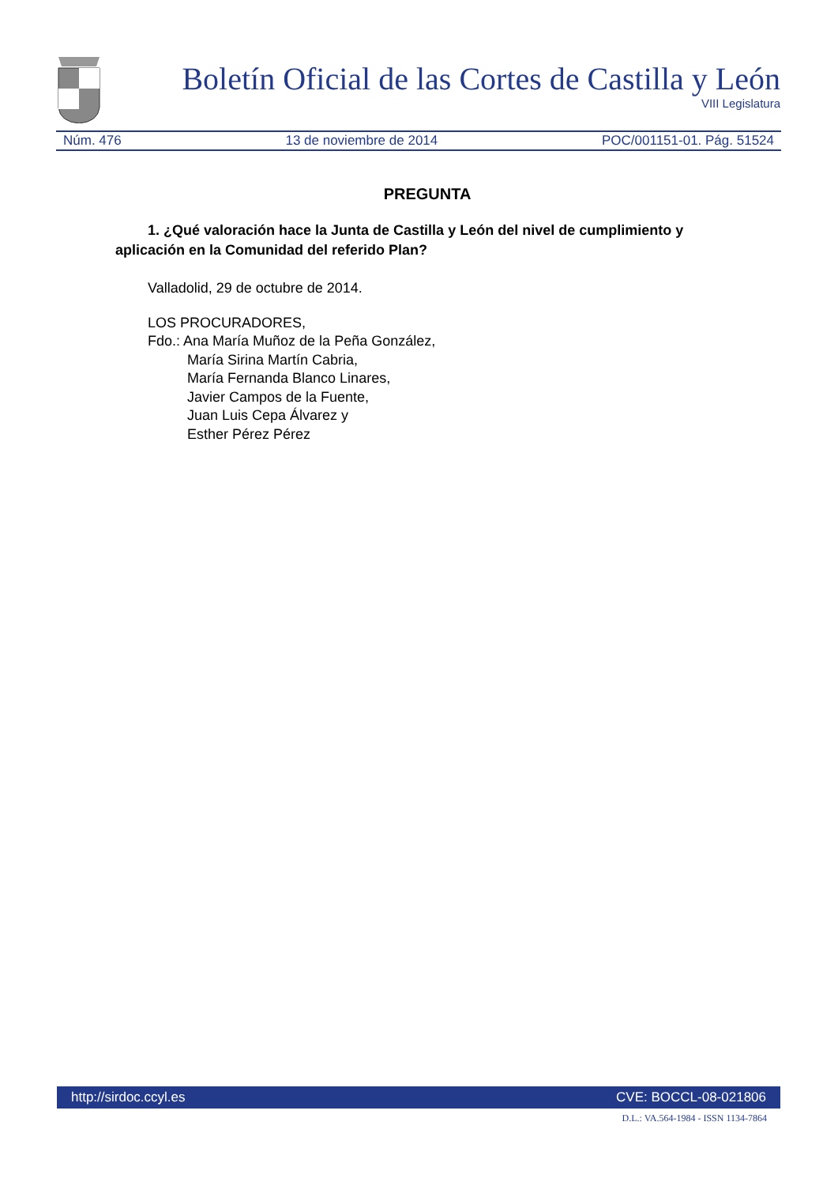Boletín Oficial de las Cortes de Castilla y León
VIII Legislatura
Núm. 476 13 de noviembre de 2014 POC/001151-01. Pág. 51524
PREGUNTA
1. ¿Qué valoración hace la Junta de Castilla y León del nivel de cumplimiento y aplicación en la Comunidad del referido Plan?
Valladolid, 29 de octubre de 2014.
LOS PROCURADORES,
Fdo.: Ana María Muñoz de la Peña González,
María Sirina Martín Cabria,
María Fernanda Blanco Linares,
Javier Campos de la Fuente,
Juan Luis Cepa Álvarez y
Esther Pérez Pérez
http://sirdoc.ccyl.es CVE: BOCCL-08-021806
D.L.: VA.564-1984 - ISSN 1134-7864